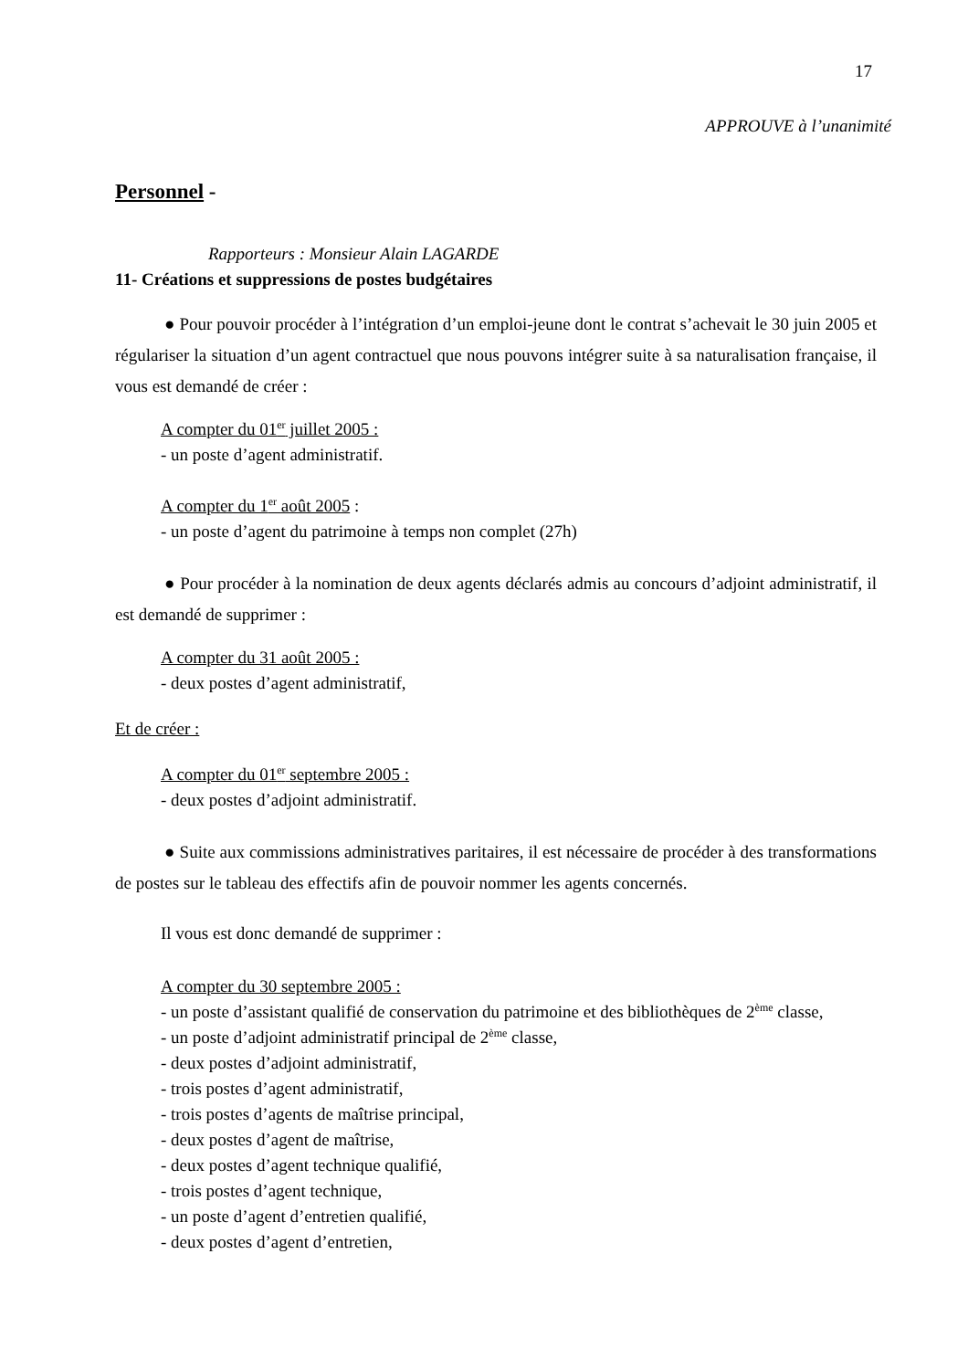17
APPROUVE à l’unanimité
Personnel -
Rapporteurs : Monsieur Alain LAGARDE
11- Créations et suppressions de postes budgétaires
● Pour pouvoir procéder à l’intégration d’un emploi-jeune dont le contrat s’achevait le 30 juin 2005 et régulariser la situation d’un agent contractuel que nous pouvons intégrer suite à sa naturalisation française, il vous est demandé de créer :
A compter du 01<sup>er</sup> juillet 2005 :
- un poste d’agent administratif.
A compter du 1<sup>er</sup> août 2005 :
- un poste d’agent du patrimoine à temps non complet (27h)
● Pour procéder à la nomination de deux agents déclarés admis au concours d’adjoint administratif, il est demandé de supprimer :
A compter du 31 août 2005 :
- deux postes d’agent administratif,
Et de créer :
A compter du 01<sup>er</sup> septembre 2005 :
- deux postes d’adjoint administratif.
● Suite aux commissions administratives paritaires, il est nécessaire de procéder à des transformations de postes sur le tableau des effectifs afin de pouvoir nommer les agents concernés.
Il vous est donc demandé de supprimer :
A compter du 30 septembre 2005 :
- un poste d’assistant qualifié de conservation du patrimoine et des bibliothèques de 2<sup>ème</sup> classe,
- un poste d’adjoint administratif principal de 2<sup>ème</sup> classe,
- deux postes d’adjoint administratif,
- trois postes d’agent administratif,
- trois postes d’agents de maîtrise principal,
- deux postes d’agent de maîtrise,
- deux postes d’agent technique qualifié,
- trois postes d’agent technique,
- un poste d’agent d’entretien qualifié,
- deux postes d’agent d’entretien,